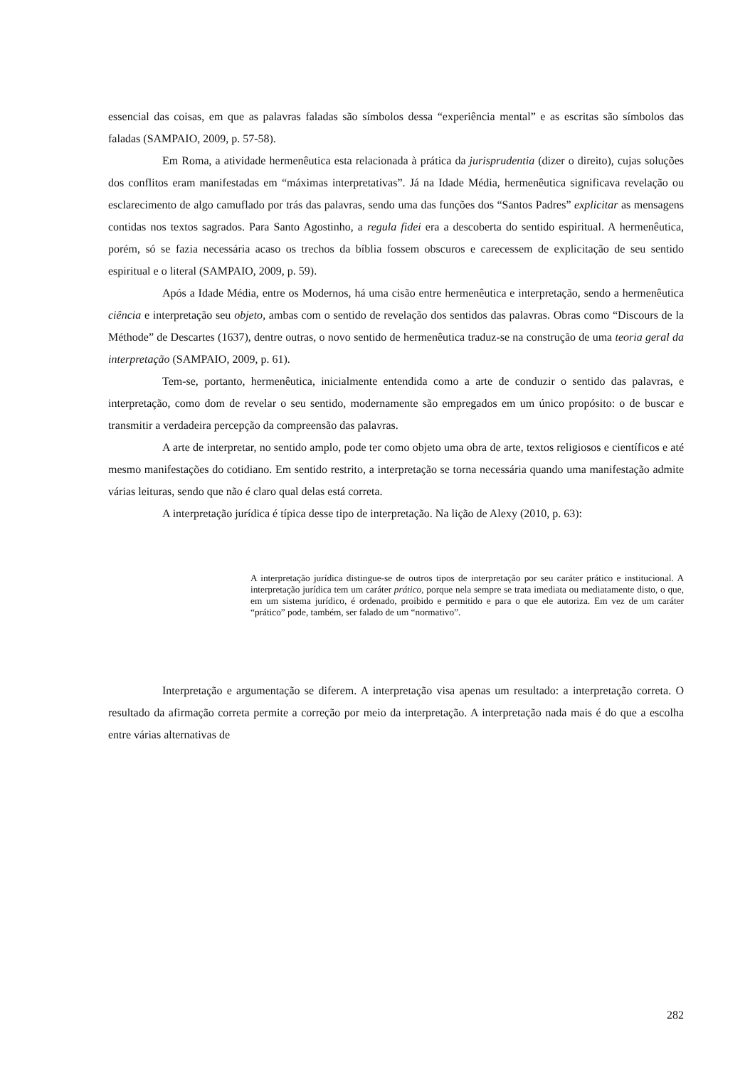essencial das coisas, em que as palavras faladas são símbolos dessa “experiência mental” e as escritas são símbolos das faladas (SAMPAIO, 2009, p. 57-58).
Em Roma, a atividade hermenêutica esta relacionada à prática da jurisprudentia (dizer o direito), cujas soluções dos conflitos eram manifestadas em “máximas interpretativas”. Já na Idade Média, hermenêutica significava revelação ou esclarecimento de algo camuflado por trás das palavras, sendo uma das funções dos “Santos Padres” explicitar as mensagens contidas nos textos sagrados. Para Santo Agostinho, a regula fidei era a descoberta do sentido espiritual. A hermenêutica, porém, só se fazia necessária acaso os trechos da bíblia fossem obscuros e carecessem de explicitação de seu sentido espiritual e o literal (SAMPAIO, 2009, p. 59).
Após a Idade Média, entre os Modernos, há uma cisão entre hermenêutica e interpretação, sendo a hermenêutica ciência e interpretação seu objeto, ambas com o sentido de revelação dos sentidos das palavras. Obras como “Discours de la Méthode” de Descartes (1637), dentre outras, o novo sentido de hermenêutica traduz-se na construção de uma teoria geral da interpretação (SAMPAIO, 2009, p. 61).
Tem-se, portanto, hermenêutica, inicialmente entendida como a arte de conduzir o sentido das palavras, e interpretação, como dom de revelar o seu sentido, modernamente são empregados em um único propósito: o de buscar e transmitir a verdadeira percepção da compreensão das palavras.
A arte de interpretar, no sentido amplo, pode ter como objeto uma obra de arte, textos religiosos e científicos e até mesmo manifestações do cotidiano. Em sentido restrito, a interpretação se torna necessária quando uma manifestação admite várias leituras, sendo que não é claro qual delas está correta.
A interpretação jurídica é típica desse tipo de interpretação. Na lição de Alexy (2010, p. 63):
A interpretação jurídica distingue-se de outros tipos de interpretação por seu caráter prático e institucional. A interpretação jurídica tem um caráter prático, porque nela sempre se trata imediata ou mediatamente disto, o que, em um sistema jurídico, é ordenado, proibido e permitido e para o que ele autoriza. Em vez de um caráter “prático” pode, também, ser falado de um “normativo”.
Interpretação e argumentação se diferem. A interpretação visa apenas um resultado: a interpretação correta. O resultado da afirmação correta permite a correção por meio da interpretação. A interpretação nada mais é do que a escolha entre várias alternativas de
282